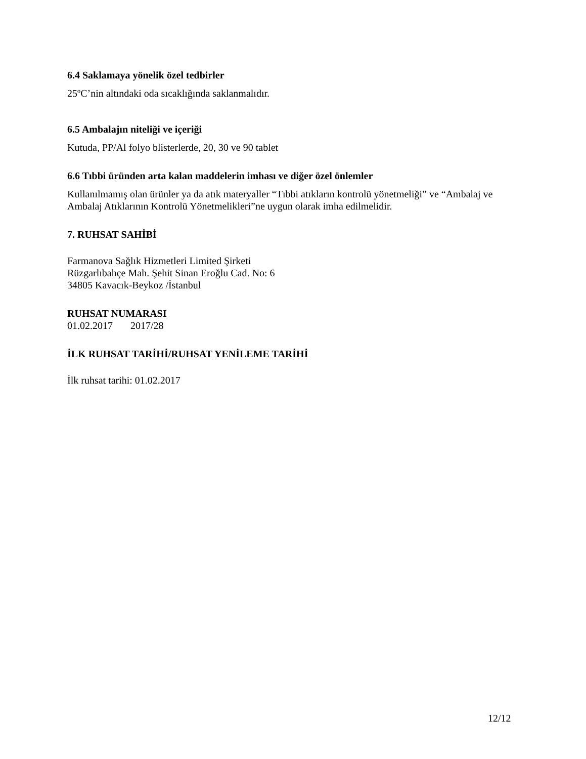6.4 Saklamaya yönelik özel tedbirler
25ºC’nin altındaki oda sıcaklığında saklanmalıdır.
6.5 Ambalajın niteliği ve içeriği
Kutuda, PP/Al folyo blisterlerde, 20, 30 ve 90 tablet
6.6 Tıbbi üründen arta kalan maddelerin imhası ve diğer özel önlemler
Kullanılmamış olan ürünler ya da atık materyaller “Tıbbi atıkların kontrolü yönetmeliği” ve “Ambalaj ve Ambalaj Atıklarının Kontrolü Yönetmelikleri”ne uygun olarak imha edilmelidir.
7. RUHSAT SAHİBİ
Farmanova Sağlık Hizmetleri Limited Şirketi
Rüzgarlıbahçe Mah. Şehit Sinan Eroğlu Cad. No: 6
34805 Kavacık-Beykoz /İstanbul
RUHSAT NUMARASI
01.02.2017 2017/28
İLK RUHSAT TARİHİ/RUHSAT YENİLEME TARİHİ
İlk ruhsat tarihi: 01.02.2017
12/12